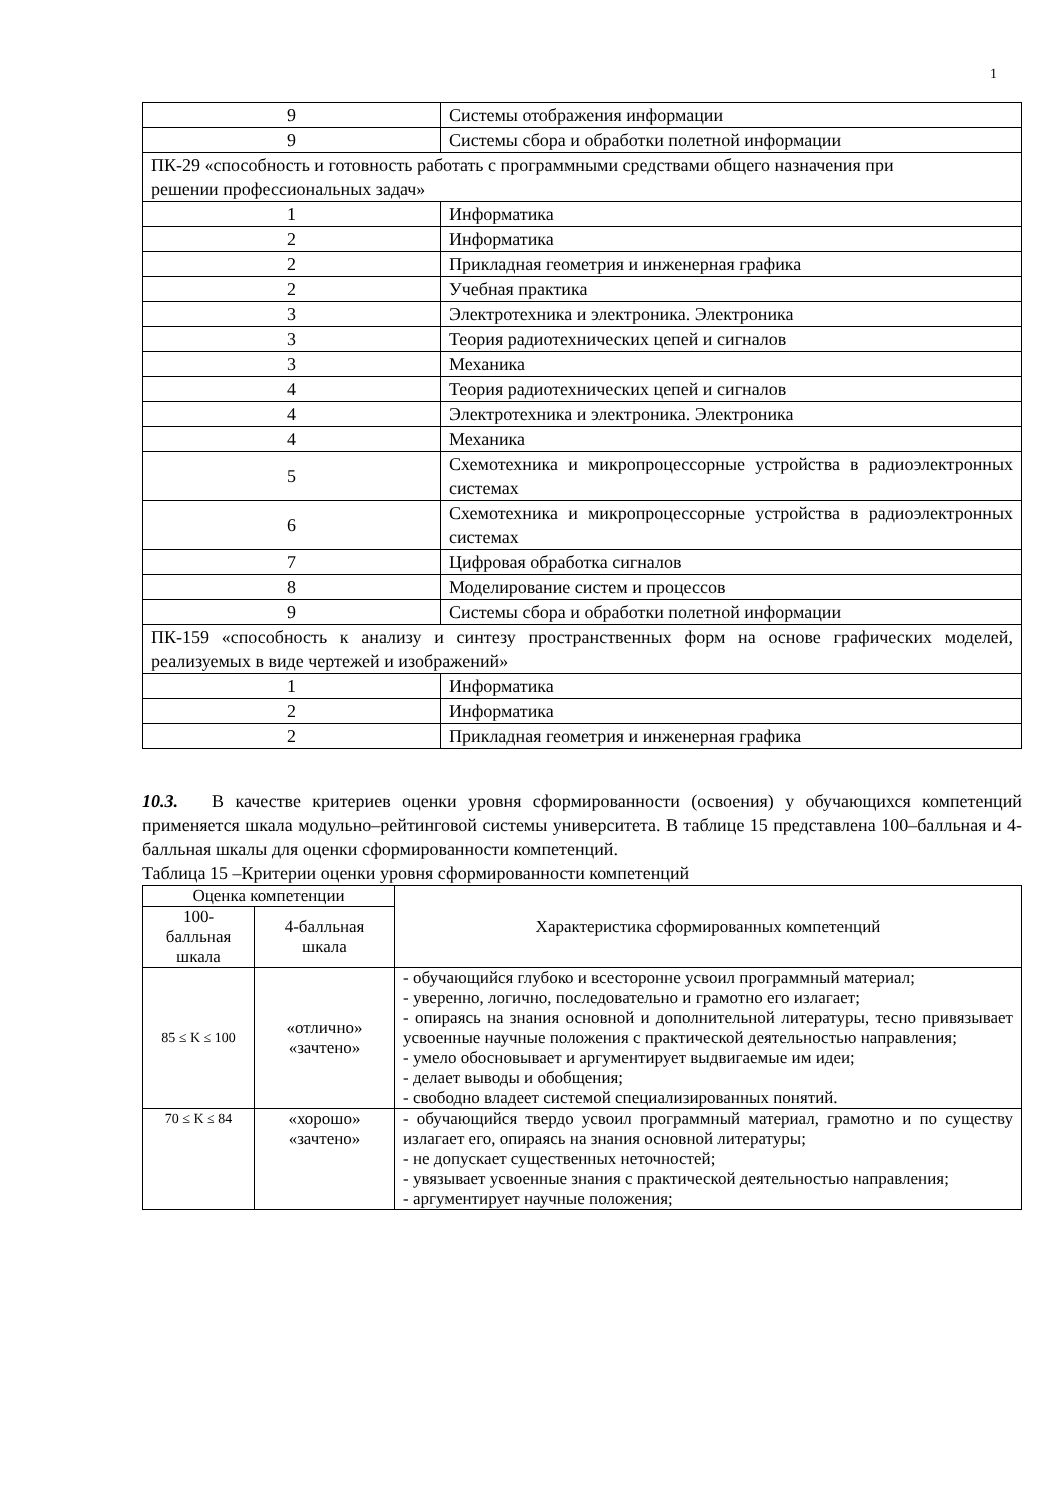1
| 9 | Системы отображения информации |
| 9 | Системы сбора и обработки полетной информации |
| ПК-29 «способность и готовность работать с программными средствами общего назначения при решении профессиональных задач» | |
| 1 | Информатика |
| 2 | Информатика |
| 2 | Прикладная геометрия и инженерная графика |
| 2 | Учебная практика |
| 3 | Электротехника и электроника. Электроника |
| 3 | Теория радиотехнических цепей и сигналов |
| 3 | Механика |
| 4 | Теория радиотехнических цепей и сигналов |
| 4 | Электротехника и электроника. Электроника |
| 4 | Механика |
| 5 | Схемотехника и микропроцессорные устройства в радиоэлектронных системах |
| 6 | Схемотехника и микропроцессорные устройства в радиоэлектронных системах |
| 7 | Цифровая обработка сигналов |
| 8 | Моделирование систем и процессов |
| 9 | Системы сбора и обработки полетной информации |
| ПК-159 «способность к анализу и синтезу пространственных форм на основе графических моделей, реализуемых в виде чертежей и изображений» | |
| 1 | Информатика |
| 2 | Информатика |
| 2 | Прикладная геометрия и инженерная графика |
10.3. В качестве критериев оценки уровня сформированности (освоения) у обучающихся компетенций применяется шкала модульно–рейтинговой системы университета. В таблице 15 представлена 100–балльная и 4-балльная шкалы для оценки сформированности компетенций.
Таблица 15 –Критерии оценки уровня сформированности компетенций
| Оценка компетенции | | Характеристика сформированных компетенций |
| --- | --- | --- |
| 100-балльная шкала | 4-балльная шкала | |
| 85 ≤ K ≤ 100 | «отлично» «зачтено» | - обучающийся глубоко и всесторонне усвоил программный материал; - уверенно, логично, последовательно и грамотно его излагает; - опираясь на знания основной и дополнительной литературы, тесно привязывает усвоенные научные положения с практической деятельностью направления; - умело обосновывает и аргументирует выдвигаемые им идеи; - делает выводы и обобщения; - свободно владеет системой специализированных понятий. |
| 70 ≤ K ≤ 84 | «хорошо» «зачтено» | - обучающийся твердо усвоил программный материал, грамотно и по существу излагает его, опираясь на знания основной литературы; - не допускает существенных неточностей; - увязывает усвоенные знания с практической деятельностью направления; - аргументирует научные положения; |